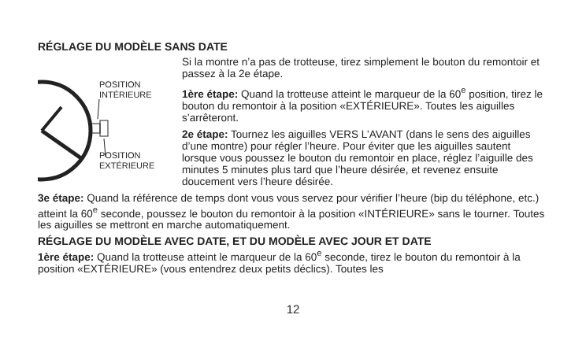RÉGLAGE DU MODÈLE SANS DATE
POSITION
INTÉRIEURE
POSITION
EXTÉRIEURE
Si la montre n’a pas de trotteuse, tirez simplement le bouton du remontoir et passez à la 2e étape.
1ère étape: Quand la trotteuse atteint le marqueur de la 60<sup>e</sup> position, tirez le bouton du remontoir à la position «EXTÉRIEURE». Toutes les aiguilles s’arrêteront.
2e étape: Tournez les aiguilles VERS L’AVANT (dans le sens des aiguilles d’une montre) pour régler l’heure. Pour éviter que les aiguilles sautent lorsque vous poussez le bouton du remontoir en place, réglez l’aiguille des minutes 5 minutes plus tard que l’heure désirée, et revenez ensuite doucement vers l’heure désirée.
3e étape: Quand la référence de temps dont vous vous servez pour vérifier l’heure (bip du téléphone, etc.) atteint la 60<sup>e</sup> seconde, poussez le bouton du remontoir à la position «INTÉRIEURE» sans le tourner. Toutes les aiguilles se mettront en marche automatiquement.
RÉGLAGE DU MODÈLE AVEC DATE, ET DU MODÈLE AVEC JOUR ET DATE
1ère étape: Quand la trotteuse atteint le marqueur de la 60<sup>e</sup> seconde, tirez le bouton du remontoir à la position «EXTÉRIEURE» (vous entendrez deux petits déclics). Toutes les
12